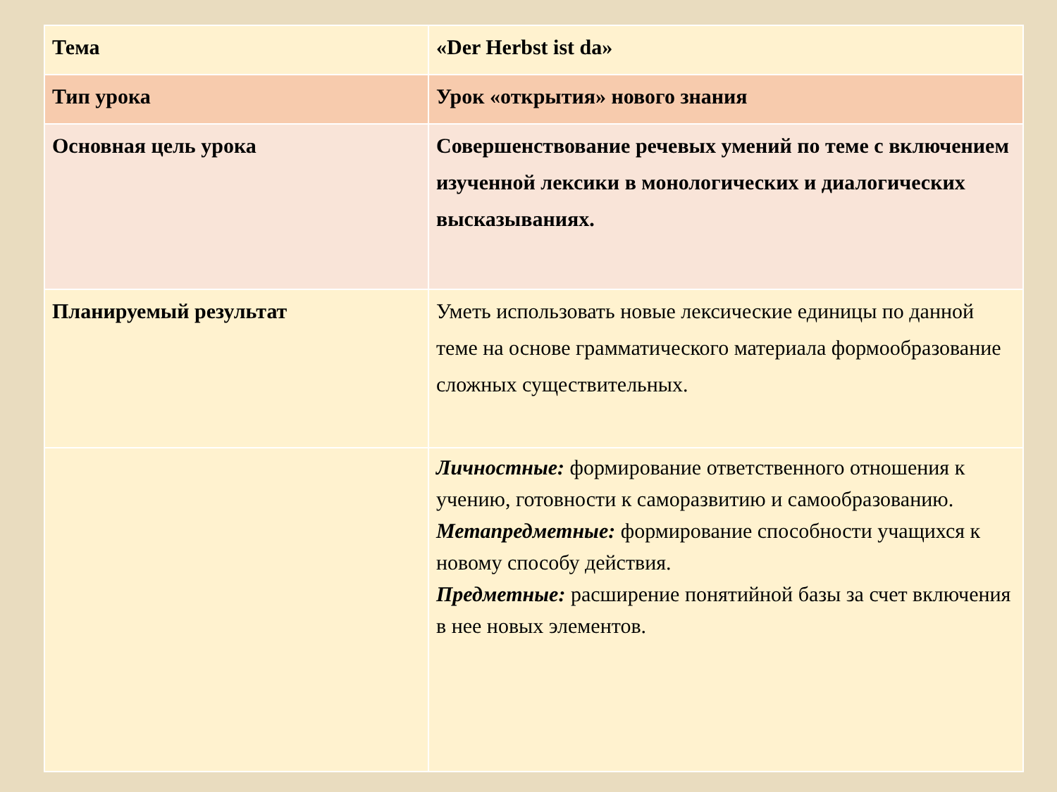| Тема | «Der Herbst ist da» |
| Тип урока | Урок «открытия» нового знания |
| Основная цель урока | Совершенствование речевых умений по теме с включением изученной лексики в монологических и диалогических высказываниях. |
| Планируемый результат | Уметь использовать новые лексические единицы по данной теме на основе грамматического материала формообразование сложных существительных. |
| | Личностные: формирование ответственного отношения к учению, готовности к саморазвитию и самообразованию. Метапредметные: формирование способности учащихся к новому способу действия. Предметные: расширение понятийной базы за счет включения в нее новых элементов. |